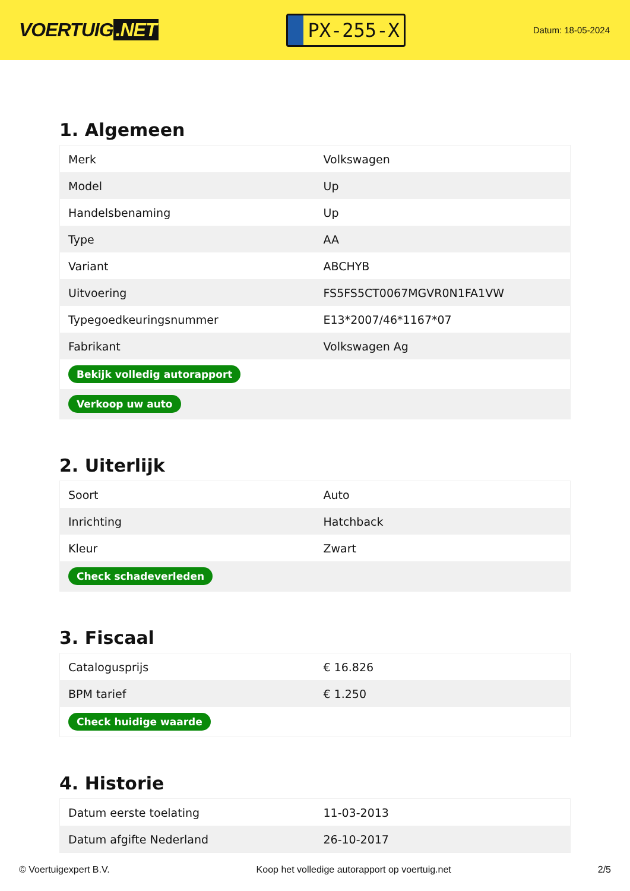VOERTUIG.NET
PX-255-X
Datum: 18-05-2024
1. Algemeen
| Merk | Volkswagen |
| Model | Up |
| Handelsbenaming | Up |
| Type | AA |
| Variant | ABCHYB |
| Uitvoering | FS5FS5CT0067MGVR0N1FA1VW |
| Typegoedkeuringsnummer | E13*2007/46*1167*07 |
| Fabrikant | Volkswagen Ag |
| Bekijk volledig autorapport | |
| Verkoop uw auto | |
2. Uiterlijk
| Soort | Auto |
| Inrichting | Hatchback |
| Kleur | Zwart |
| Check schadeverleden | |
3. Fiscaal
| Catalogusprijs | € 16.826 |
| BPM tarief | € 1.250 |
| Check huidige waarde | |
4. Historie
| Datum eerste toelating | 11-03-2013 |
| Datum afgifte Nederland | 26-10-2017 |
© Voertuigexpert B.V. Koop het volledige autorapport op voertuig.net 2/5